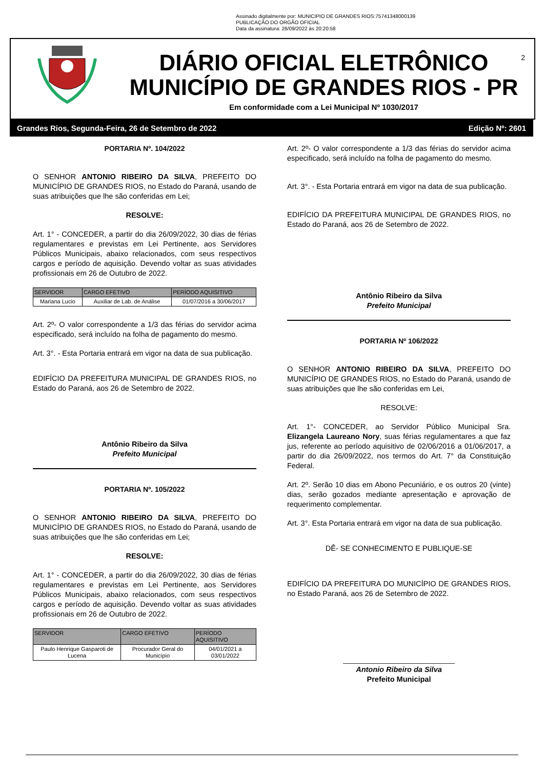Assinado digitalmente por: MUNICIPIO DE GRANDES RIOS:75741348000139
PUBLICAÇÃO DO ORGÃO OFICIAL
Data da assinatura: 26/09/2022 às 20:20:58
DIÁRIO OFICIAL ELETRÔNICO
MUNICÍPIO DE GRANDES RIOS - PR
Em conformidade com a Lei Municipal Nº 1030/2017
2
Grandes Rios, Segunda-Feira, 26 de Setembro de 2022 Edição Nº: 2601
PORTARIA Nº. 104/2022
O SENHOR ANTONIO RIBEIRO DA SILVA, PREFEITO DO MUNICÍPIO DE GRANDES RIOS, no Estado do Paraná, usando de suas atribuições que lhe são conferidas em Lei;
RESOLVE:
Art. 1° - CONCEDER, a partir do dia 26/09/2022, 30 dias de férias regulamentares e previstas em Lei Pertinente, aos Servidores Públicos Municipais, abaixo relacionados, com seus respectivos cargos e período de aquisição. Devendo voltar as suas atividades profissionais em 26 de Outubro de 2022.
| SERVIDOR | CARGO EFETIVO | PERÍODO AQUISITIVO |
| --- | --- | --- |
| Mariana Lucio | Auxiliar de Lab. de Análise | 01/07/2016 a 30/06/2017 |
Art. 2º- O valor correspondente a 1/3 das férias do servidor acima especificado, será incluído na folha de pagamento do mesmo.
Art. 3°. - Esta Portaria entrará em vigor na data de sua publicação.
EDIFÍCIO DA PREFEITURA MUNICIPAL DE GRANDES RIOS, no Estado do Paraná, aos 26 de Setembro de 2022.
Antônio Ribeiro da Silva
Prefeito Municipal
PORTARIA Nº. 105/2022
O SENHOR ANTONIO RIBEIRO DA SILVA, PREFEITO DO MUNICÍPIO DE GRANDES RIOS, no Estado do Paraná, usando de suas atribuições que lhe são conferidas em Lei;
RESOLVE:
Art. 1° - CONCEDER, a partir do dia 26/09/2022, 30 dias de férias regulamentares e previstas em Lei Pertinente, aos Servidores Públicos Municipais, abaixo relacionados, com seus respectivos cargos e período de aquisição. Devendo voltar as suas atividades profissionais em 26 de Outubro de 2022.
| SERVIDOR | CARGO EFETIVO | PERÍODO AQUISITIVO |
| --- | --- | --- |
| Paulo Henrique Gasparoti de Lucena | Procurador Geral do Município | 04/01/2021 a 03/01/2022 |
Art. 2º- O valor correspondente a 1/3 das férias do servidor acima especificado, será incluído na folha de pagamento do mesmo.
Art. 3°. - Esta Portaria entrará em vigor na data de sua publicação.
EDIFÍCIO DA PREFEITURA MUNICIPAL DE GRANDES RIOS, no Estado do Paraná, aos 26 de Setembro de 2022.
Antônio Ribeiro da Silva
Prefeito Municipal
PORTARIA Nº 106/2022
O SENHOR ANTONIO RIBEIRO DA SILVA, PREFEITO DO MUNICÍPIO DE GRANDES RIOS, no Estado do Paraná, usando de suas atribuições que lhe são conferidas em Lei,
RESOLVE:
Art. 1°- CONCEDER, ao Servidor Público Municipal Sra. Elizangela Laureano Nory, suas férias regulamentares a que faz jus, referente ao período aquisitivo de 02/06/2016 a 01/06/2017, a partir do dia 26/09/2022, nos termos do Art. 7° da Constituição Federal.
Art. 2º. Serão 10 dias em Abono Pecuniário, e os outros 20 (vinte) dias, serão gozados mediante apresentação e aprovação de requerimento complementar.
Art. 3°. Esta Portaria entrará em vigor na data de sua publicação.
DÊ- SE CONHECIMENTO E PUBLIQUE-SE
EDIFÍCIO DA PREFEITURA DO MUNICÍPIO DE GRANDES RIOS, no Estado Paraná, aos 26 de Setembro de 2022.
___________________________
Antonio Ribeiro da Silva
Prefeito Municipal